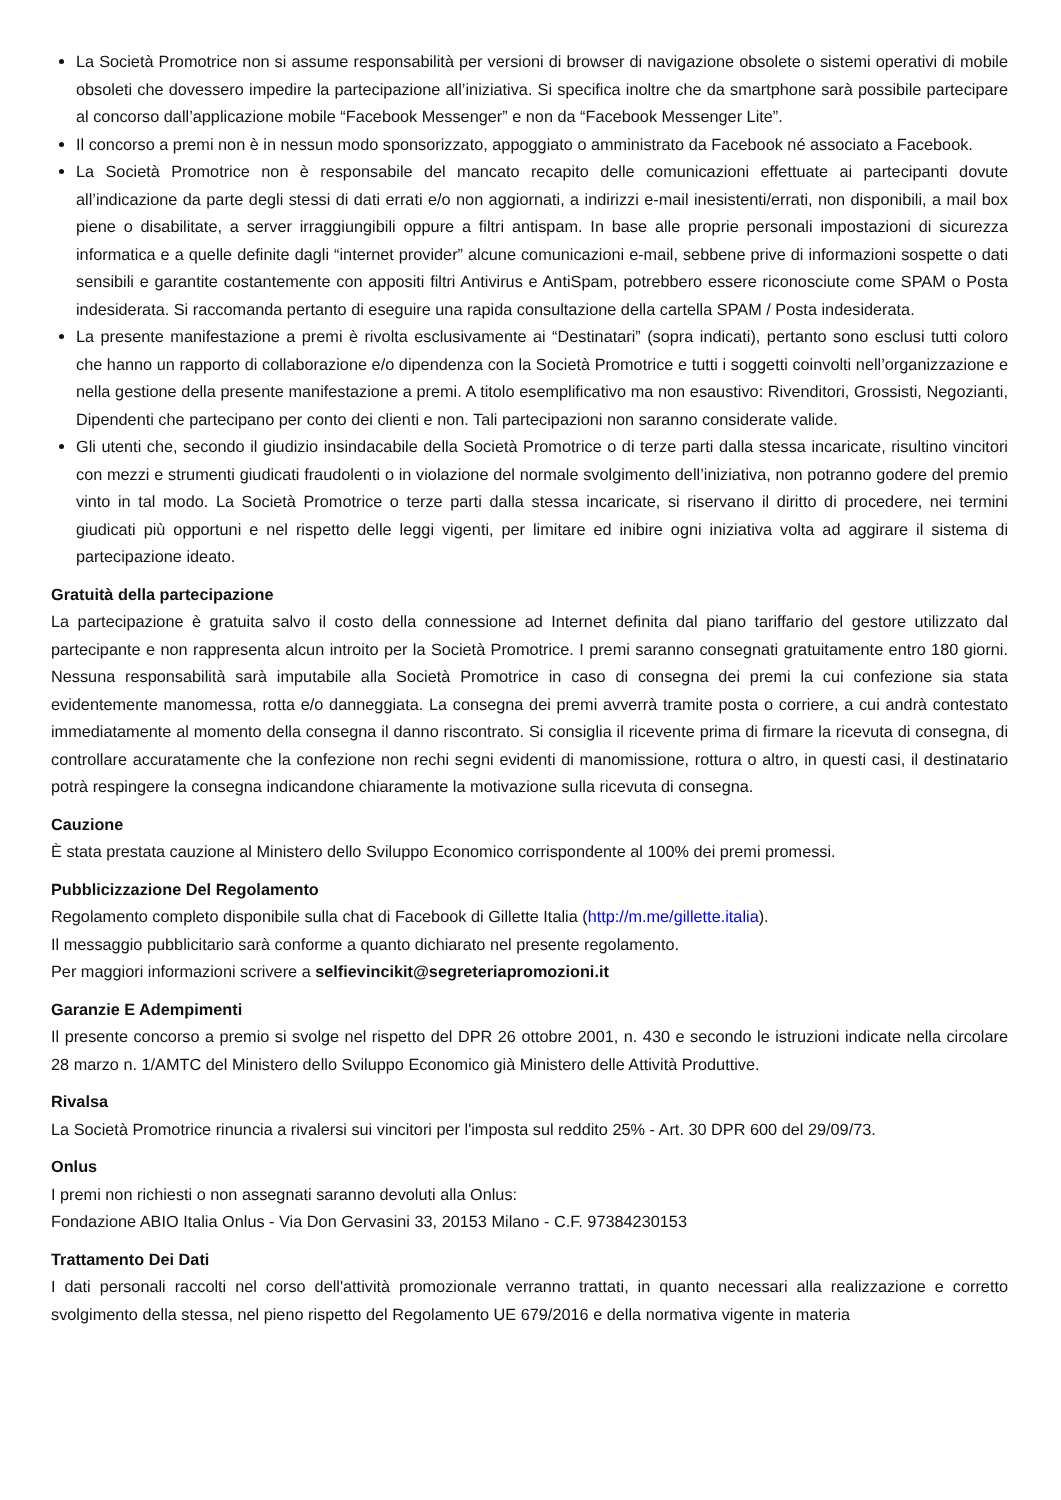La Società Promotrice non si assume responsabilità per versioni di browser di navigazione obsolete o sistemi operativi di mobile obsoleti che dovessero impedire la partecipazione all’iniziativa. Si specifica inoltre che da smartphone sarà possibile partecipare al concorso dall’applicazione mobile “Facebook Messenger” e non da “Facebook Messenger Lite”.
Il concorso a premi non è in nessun modo sponsorizzato, appoggiato o amministrato da Facebook né associato a Facebook.
La Società Promotrice non è responsabile del mancato recapito delle comunicazioni effettuate ai partecipanti dovute all’indicazione da parte degli stessi di dati errati e/o non aggiornati, a indirizzi e-mail inesistenti/errati, non disponibili, a mail box piene o disabilitate, a server irraggiungibili oppure a filtri antispam. In base alle proprie personali impostazioni di sicurezza informatica e a quelle definite dagli “internet provider” alcune comunicazioni e-mail, sebbene prive di informazioni sospette o dati sensibili e garantite costantemente con appositi filtri Antivirus e AntiSpam, potrebbero essere riconosciute come SPAM o Posta indesiderata. Si raccomanda pertanto di eseguire una rapida consultazione della cartella SPAM / Posta indesiderata.
La presente manifestazione a premi è rivolta esclusivamente ai “Destinatari” (sopra indicati), pertanto sono esclusi tutti coloro che hanno un rapporto di collaborazione e/o dipendenza con la Società Promotrice e tutti i soggetti coinvolti nell’organizzazione e nella gestione della presente manifestazione a premi. A titolo esemplificativo ma non esaustivo: Rivenditori, Grossisti, Negozianti, Dipendenti che partecipano per conto dei clienti e non. Tali partecipazioni non saranno considerate valide.
Gli utenti che, secondo il giudizio insindacabile della Società Promotrice o di terze parti dalla stessa incaricate, risultino vincitori con mezzi e strumenti giudicati fraudolenti o in violazione del normale svolgimento dell’iniziativa, non potranno godere del premio vinto in tal modo. La Società Promotrice o terze parti dalla stessa incaricate, si riservano il diritto di procedere, nei termini giudicati più opportuni e nel rispetto delle leggi vigenti, per limitare ed inibire ogni iniziativa volta ad aggirare il sistema di partecipazione ideato.
Gratuità della partecipazione
La partecipazione è gratuita salvo il costo della connessione ad Internet definita dal piano tariffario del gestore utilizzato dal partecipante e non rappresenta alcun introito per la Società Promotrice. I premi saranno consegnati gratuitamente entro 180 giorni. Nessuna responsabilità sarà imputabile alla Società Promotrice in caso di consegna dei premi la cui confezione sia stata evidentemente manomessa, rotta e/o danneggiata. La consegna dei premi avverrà tramite posta o corriere, a cui andrà contestato immediatamente al momento della consegna il danno riscontrato. Si consiglia il ricevente prima di firmare la ricevuta di consegna, di controllare accuratamente che la confezione non rechi segni evidenti di manomissione, rottura o altro, in questi casi, il destinatario potrà respingere la consegna indicandone chiaramente la motivazione sulla ricevuta di consegna.
Cauzione
È stata prestata cauzione al Ministero dello Sviluppo Economico corrispondente al 100% dei premi promessi.
Pubblicizzazione Del Regolamento
Regolamento completo disponibile sulla chat di Facebook di Gillette Italia (http://m.me/gillette.italia).
Il messaggio pubblicitario sarà conforme a quanto dichiarato nel presente regolamento.
Per maggiori informazioni scrivere a selfievincikit@segreteriapromozioni.it
Garanzie E Adempimenti
Il presente concorso a premio si svolge nel rispetto del DPR 26 ottobre 2001, n. 430 e secondo le istruzioni indicate nella circolare 28 marzo n. 1/AMTC del Ministero dello Sviluppo Economico già Ministero delle Attività Produttive.
Rivalsa
La Società Promotrice rinuncia a rivalersi sui vincitori per l'imposta sul reddito 25% - Art. 30 DPR 600 del 29/09/73.
Onlus
I premi non richiesti o non assegnati saranno devoluti alla Onlus:
Fondazione ABIO Italia Onlus - Via Don Gervasini 33, 20153 Milano - C.F. 97384230153
Trattamento Dei Dati
I dati personali raccolti nel corso dell'attività promozionale verranno trattati, in quanto necessari alla realizzazione e corretto svolgimento della stessa, nel pieno rispetto del Regolamento UE 679/2016 e della normativa vigente in materia